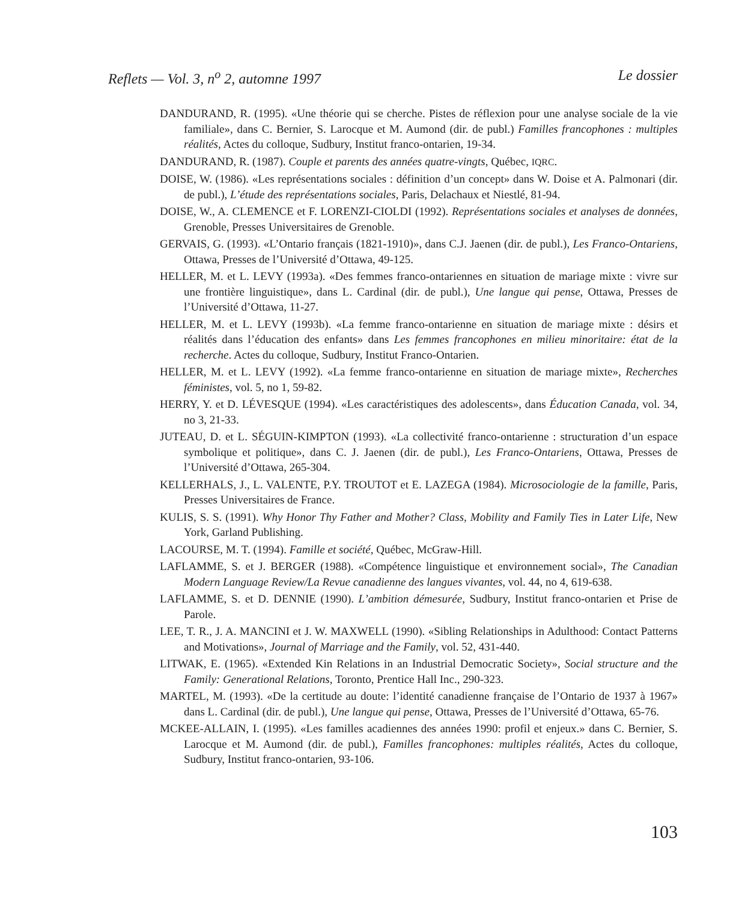Reflets — Vol. 3, n<sup>o</sup> 2, automne 1997 Le dossier
DANDURAND, R. (1995). «Une théorie qui se cherche. Pistes de réflexion pour une analyse sociale de la vie familiale», dans C. Bernier, S. Larocque et M. Aumond (dir. de publ.) Familles francophones : multiples réalités, Actes du colloque, Sudbury, Institut franco-ontarien, 19-34.
DANDURAND, R. (1987). Couple et parents des années quatre-vingts, Québec, IQRC.
DOISE, W. (1986). «Les représentations sociales : définition d’un concept» dans W. Doise et A. Palmonari (dir. de publ.), L’étude des représentations sociales, Paris, Delachaux et Niestlé, 81-94.
DOISE, W., A. CLEMENCE et F. LORENZI-CIOLDI (1992). Représentations sociales et analyses de données, Grenoble, Presses Universitaires de Grenoble.
GERVAIS, G. (1993). «L’Ontario français (1821-1910)», dans C.J. Jaenen (dir. de publ.), Les Franco-Ontariens, Ottawa, Presses de l’Université d’Ottawa, 49-125.
HELLER, M. et L. LEVY (1993a). «Des femmes franco-ontariennes en situation de mariage mixte : vivre sur une frontière linguistique», dans L. Cardinal (dir. de publ.), Une langue qui pense, Ottawa, Presses de l’Université d’Ottawa, 11-27.
HELLER, M. et L. LEVY (1993b). «La femme franco-ontarienne en situation de mariage mixte : désirs et réalités dans l’éducation des enfants» dans Les femmes francophones en milieu minoritaire: état de la recherche. Actes du colloque, Sudbury, Institut Franco-Ontarien.
HELLER, M. et L. LEVY (1992). «La femme franco-ontarienne en situation de mariage mixte», Recherches féministes, vol. 5, no 1, 59-82.
HERRY, Y. et D. LÉVESQUE (1994). «Les caractéristiques des adolescents», dans Éducation Canada, vol. 34, no 3, 21-33.
JUTEAU, D. et L. SÉGUIN-KIMPTON (1993). «La collectivité franco-ontarienne : structuration d’un espace symbolique et politique», dans C. J. Jaenen (dir. de publ.), Les Franco-Ontariens, Ottawa, Presses de l’Université d’Ottawa, 265-304.
KELLERHALS, J., L. VALENTE, P.Y. TROUTOT et E. LAZEGA (1984). Microsociologie de la famille, Paris, Presses Universitaires de France.
KULIS, S. S. (1991). Why Honor Thy Father and Mother? Class, Mobility and Family Ties in Later Life, New York, Garland Publishing.
LACOURSE, M. T. (1994). Famille et société, Québec, McGraw-Hill.
LAFLAMME, S. et J. BERGER (1988). «Compétence linguistique et environnement social», The Canadian Modern Language Review/La Revue canadienne des langues vivantes, vol. 44, no 4, 619-638.
LAFLAMME, S. et D. DENNIE (1990). L’ambition démesurée, Sudbury, Institut franco-ontarien et Prise de Parole.
LEE, T. R., J. A. MANCINI et J. W. MAXWELL (1990). «Sibling Relationships in Adulthood: Contact Patterns and Motivations», Journal of Marriage and the Family, vol. 52, 431-440.
LITWAK, E. (1965). «Extended Kin Relations in an Industrial Democratic Society», Social structure and the Family: Generational Relations, Toronto, Prentice Hall Inc., 290-323.
MARTEL, M. (1993). «De la certitude au doute: l’identité canadienne française de l’Ontario de 1937 à 1967» dans L. Cardinal (dir. de publ.), Une langue qui pense, Ottawa, Presses de l’Université d’Ottawa, 65-76.
MCKEE-ALLAIN, I. (1995). «Les familles acadiennes des années 1990: profil et enjeux.» dans C. Bernier, S. Larocque et M. Aumond (dir. de publ.), Familles francophones: multiples réalités, Actes du colloque, Sudbury, Institut franco-ontarien, 93-106.
103